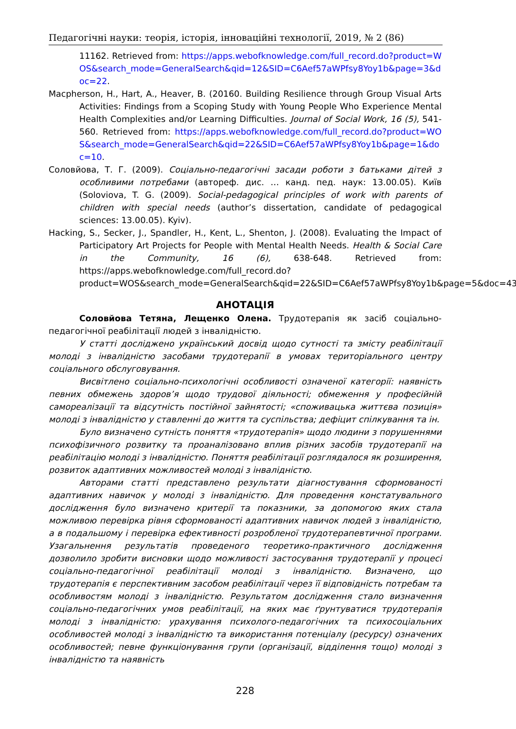Педагогічні науки: теорія, історія, інноваційні технології, 2019, № 2 (86)
11162. Retrieved from: https://apps.webofknowledge.com/full_record.do?product=WOS&search_mode=GeneralSearch&qid=12&SID=C6Aef57aWPfsy8Yoy1b&page=3&doc=22.
Macpherson, H., Hart, A., Heaver, B. (20160. Building Resilience through Group Visual Arts Activities: Findings from a Scoping Study with Young People Who Experience Mental Health Complexities and/or Learning Difficulties. Journal of Social Work, 16 (5), 541-560. Retrieved from: https://apps.webofknowledge.com/full_record.do?product=WOS&search_mode=GeneralSearch&qid=22&SID=C6Aef57aWPfsy8Yoy1b&page=1&doc=10.
Соловйова, Т. Г. (2009). Соціально-педагогічні засади роботи з батьками дітей з особливими потребами (автореф. дис. … канд. пед. наук: 13.00.05). Київ (Soloviova, T. G. (2009). Social-pedagogical principles of work with parents of children with special needs (author’s dissertation, candidate of pedagogical sciences: 13.00.05). Kyiv).
Hacking, S., Secker, J., Spandler, H., Kent, L., Shenton, J. (2008). Evaluating the Impact of Participatory Art Projects for People with Mental Health Needs. Health & Social Care in the Community, 16 (6), 638-648. Retrieved from: https://apps.webofknowledge.com/full_record.do?product=WOS&search_mode=GeneralSearch&qid=22&SID=C6Aef57aWPfsy8Yoy1b&page=5&doc=43
АНОТАЦІЯ
Соловйова Тетяна, Лещенко Олена. Трудотерапія як засіб соціально-педагогічної реабілітації людей з інвалідністю.
У статті досліджено український досвід щодо сутності та змісту реабілітації молоді з інвалідністю засобами трудотерапії в умовах територіального центру соціального обслуговування.
Висвітлено соціально-психологічні особливості означеної категорії: наявність певних обмежень здоров’я щодо трудової діяльності; обмеження у професійній самореалізації та відсутність постійної зайнятості; «споживацька життєва позиція» молоді з інвалідністю у ставленні до життя та суспільства; дефіцит спілкування та ін.
Було визначено сутність поняття «трудотерапія» щодо людини з порушеннями психофізичного розвитку та проаналізовано вплив різних засобів трудотерапії на реабілітацію молоді з інвалідністю. Поняття реабілітації розглядалося як розширення, розвиток адаптивних можливостей молоді з інвалідністю.
Авторами статті представлено результати діагностування сформованості адаптивних навичок у молоді з інвалідністю. Для проведення констатувального дослідження було визначено критерії та показники, за допомогою яких стала можливою перевірка рівня сформованості адаптивних навичок людей з інвалідністю, а в подальшому і перевірка ефективності розробленої трудотерапевтичної програми. Узагальнення результатів проведеного теоретико-практичного дослідження дозволило зробити висновки щодо можливості застосування трудотерапії у процесі соціально-педагогічної реабілітації молоді з інвалідністю. Визначено, що трудотерапія є перспективним засобом реабілітації через її відповідність потребам та особливостям молоді з інвалідністю. Результатом дослідження стало визначення соціально-педагогічних умов реабілітації, на яких має ґрунтуватися трудотерапія молоді з інвалідністю: урахування психолого-педагогічних та психосоціальних особливостей молоді з інвалідністю та використання потенціалу (ресурсу) означених особливостей; певне функціонування групи (організації, відділення тощо) молоді з інвалідністю та наявність
228